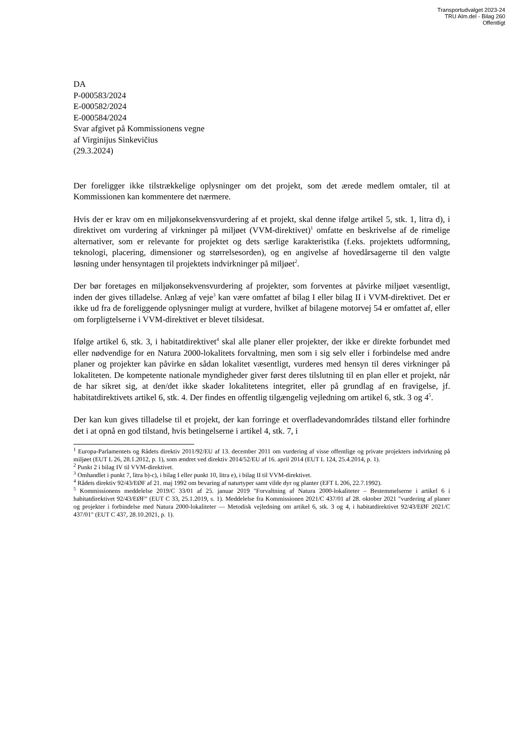Transportudvalget 2023-24
TRU Alm.del - Bilag 260
Offentligt
DA
P-000583/2024
E-000582/2024
E-000584/2024
Svar afgivet på Kommissionens vegne
af Virginijus Sinkevičius
(29.3.2024)
Der foreligger ikke tilstrækkelige oplysninger om det projekt, som det ærede medlem omtaler, til at Kommissionen kan kommentere det nærmere.
Hvis der er krav om en miljøkonsekvensvurdering af et projekt, skal denne ifølge artikel 5, stk. 1, litra d), i direktivet om vurdering af virkninger på miljøet (VVM-direktivet)<sup>1</sup> omfatte en beskrivelse af de rimelige alternativer, som er relevante for projektet og dets særlige karakteristika (f.eks. projektets udformning, teknologi, placering, dimensioner og størrelsesorden), og en angivelse af hovedårsagerne til den valgte løsning under hensyntagen til projektets indvirkninger på miljøet<sup>2</sup>.
Der bør foretages en miljøkonsekvensvurdering af projekter, som forventes at påvirke miljøet væsentligt, inden der gives tilladelse. Anlæg af veje<sup>3</sup> kan være omfattet af bilag I eller bilag II i VVM-direktivet. Det er ikke ud fra de foreliggende oplysninger muligt at vurdere, hvilket af bilagene motorvej 54 er omfattet af, eller om forpligtelserne i VVM-direktivet er blevet tilsidesat.
Ifølge artikel 6, stk. 3, i habitatdirektivet<sup>4</sup> skal alle planer eller projekter, der ikke er direkte forbundet med eller nødvendige for en Natura 2000-lokalitets forvaltning, men som i sig selv eller i forbindelse med andre planer og projekter kan påvirke en sådan lokalitet væsentligt, vurderes med hensyn til deres virkninger på lokaliteten. De kompetente nationale myndigheder giver først deres tilslutning til en plan eller et projekt, når de har sikret sig, at den/det ikke skader lokalitetens integritet, eller på grundlag af en fravigelse, jf. habitatdirektivets artikel 6, stk. 4. Der findes en offentlig tilgængelig vejledning om artikel 6, stk. 3 og 4<sup>5</sup>.
Der kan kun gives tilladelse til et projekt, der kan forringe et overfladevandområdes tilstand eller forhindre det i at opnå en god tilstand, hvis betingelserne i artikel 4, stk. 7, i
<sup>1</sup> Europa-Parlamentets og Rådets direktiv 2011/92/EU af 13. december 2011 om vurdering af visse offentlige og private projekters indvirkning på miljøet (EUT L 26, 28.1.2012, p. 1), som ændret ved direktiv 2014/52/EU af 16. april 2014 (EUT L 124, 25.4.2014, p. 1).
<sup>2</sup> Punkt 2 i bilag IV til VVM-direktivet.
<sup>3</sup> Omhandlet i punkt 7, litra b)-c), i bilag I eller punkt 10, litra e), i bilag II til VVM-direktivet.
<sup>4</sup> Rådets direktiv 92/43/EØF af 21. maj 1992 om bevaring af naturtyper samt vilde dyr og planter (EFT L 206, 22.7.1992).
<sup>5</sup> Kommissionens meddelelse 2019/C 33/01 af 25. januar 2019 "Forvaltning af Natura 2000-lokaliteter – Bestemmelserne i artikel 6 i habitatdirektivet 92/43/EØF" (EUT C 33, 25.1.2019, s. 1). Meddelelse fra Kommissionen 2021/C 437/01 af 28. oktober 2021 "vurdering af planer og projekter i forbindelse med Natura 2000-lokaliteter — Metodisk vejledning om artikel 6, stk. 3 og 4, i habitatdirektivet 92/43/EØF 2021/C 437/01" (EUT C 437, 28.10.2021, p. 1).